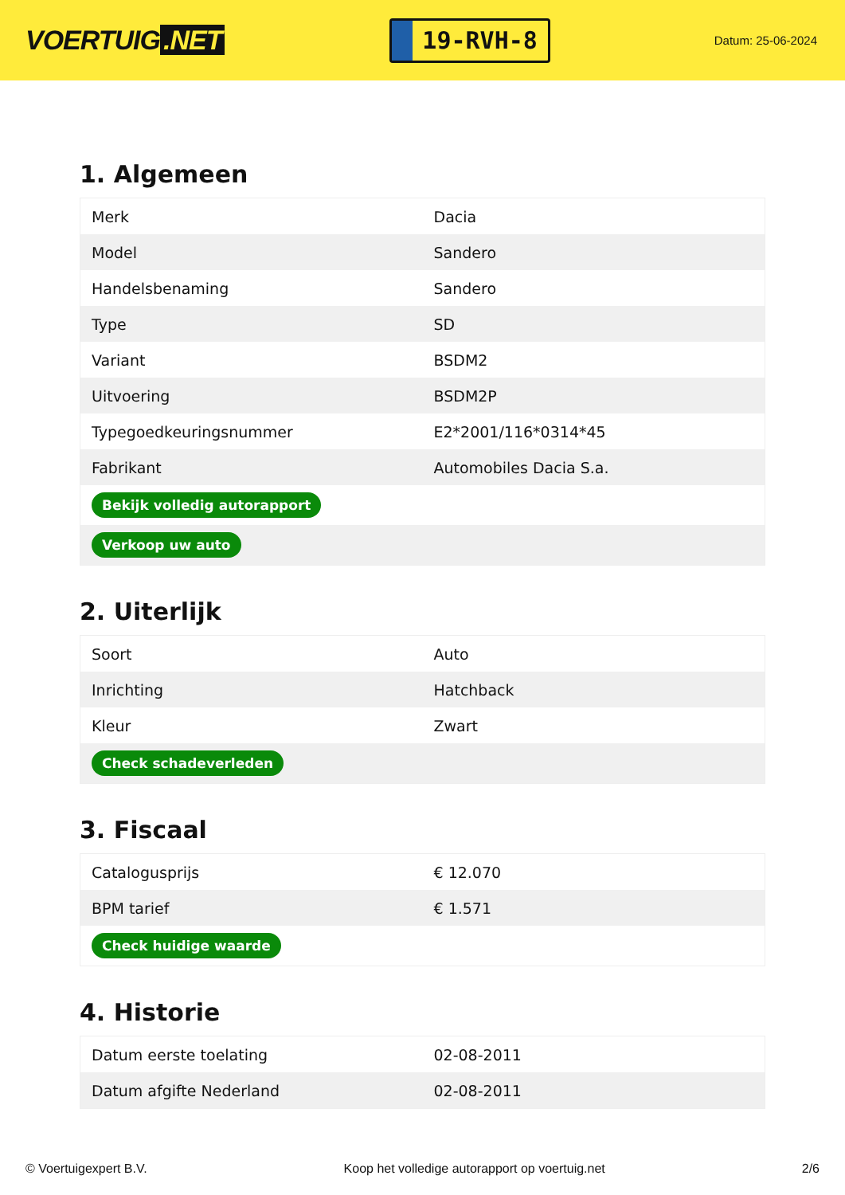VOERTUIG.NET
19-RVH-8
Datum: 25-06-2024
1. Algemeen
| Merk | Dacia |
| Model | Sandero |
| Handelsbenaming | Sandero |
| Type | SD |
| Variant | BSDM2 |
| Uitvoering | BSDM2P |
| Typegoedkeuringsnummer | E2*2001/116*0314*45 |
| Fabrikant | Automobiles Dacia S.a. |
| Bekijk volledig autorapport | |
| Verkoop uw auto | |
2. Uiterlijk
| Soort | Auto |
| Inrichting | Hatchback |
| Kleur | Zwart |
| Check schadeverleden | |
3. Fiscaal
| Catalogusprijs | € 12.070 |
| BPM tarief | € 1.571 |
| Check huidige waarde | |
4. Historie
| Datum eerste toelating | 02-08-2011 |
| Datum afgifte Nederland | 02-08-2011 |
© Voertuigexpert B.V. Koop het volledige autorapport op voertuig.net 2/6